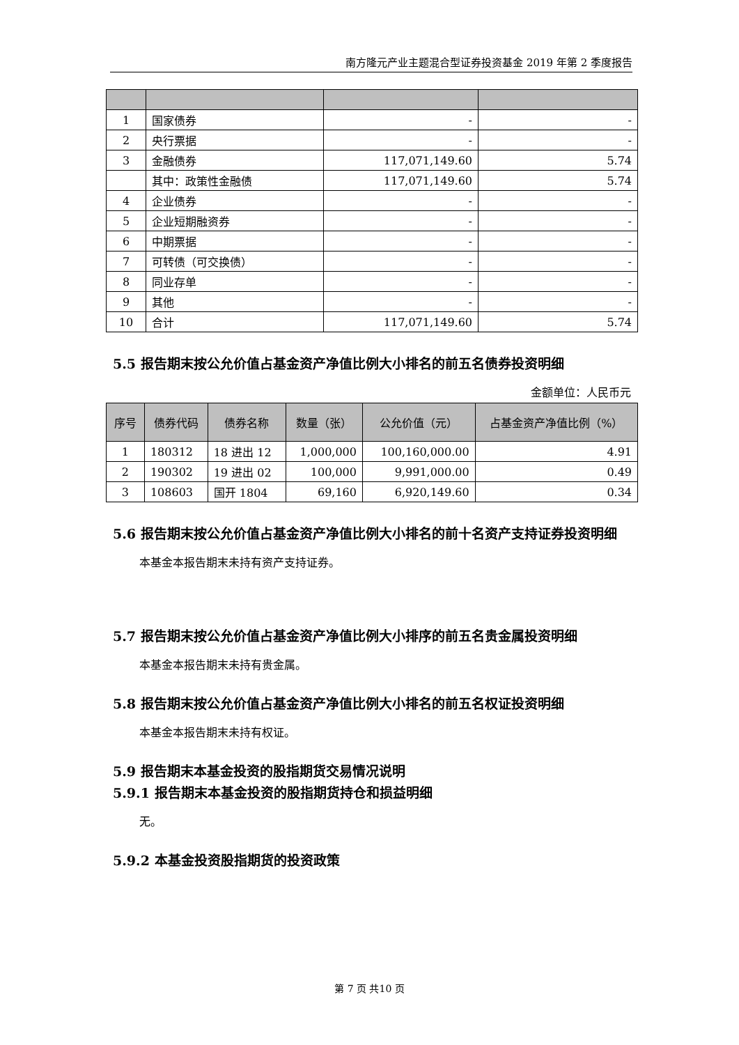南方隆元产业主题混合型证券投资基金 2019 年第 2 季度报告
| 1 | 国家债券 | - | - |
| 2 | 央行票据 | - | - |
| 3 | 金融债券 | 117,071,149.60 | 5.74 |
| | 其中：政策性金融债 | 117,071,149.60 | 5.74 |
| 4 | 企业债券 | - | - |
| 5 | 企业短期融资券 | - | - |
| 6 | 中期票据 | - | - |
| 7 | 可转债（可交换债） | - | - |
| 8 | 同业存单 | - | - |
| 9 | 其他 | - | - |
| 10 | 合计 | 117,071,149.60 | 5.74 |
5.5 报告期末按公允价值占基金资产净值比例大小排名的前五名债券投资明细
金额单位：人民币元
| 序号 | 债券代码 | 债券名称 | 数量（张） | 公允价值（元） | 占基金资产净值比例（%） |
| --- | --- | --- | --- | --- | --- |
| 1 | 180312 | 18 进出 12 | 1,000,000 | 100,160,000.00 | 4.91 |
| 2 | 190302 | 19 进出 02 | 100,000 | 9,991,000.00 | 0.49 |
| 3 | 108603 | 国开 1804 | 69,160 | 6,920,149.60 | 0.34 |
5.6 报告期末按公允价值占基金资产净值比例大小排名的前十名资产支持证券投资明细
本基金本报告期末未持有资产支持证券。
5.7 报告期末按公允价值占基金资产净值比例大小排序的前五名贵金属投资明细
本基金本报告期末未持有贵金属。
5.8 报告期末按公允价值占基金资产净值比例大小排名的前五名权证投资明细
本基金本报告期末未持有权证。
5.9 报告期末本基金投资的股指期货交易情况说明
5.9.1 报告期末本基金投资的股指期货持仓和损益明细
无。
5.9.2 本基金投资股指期货的投资政策
第 7 页 共10 页